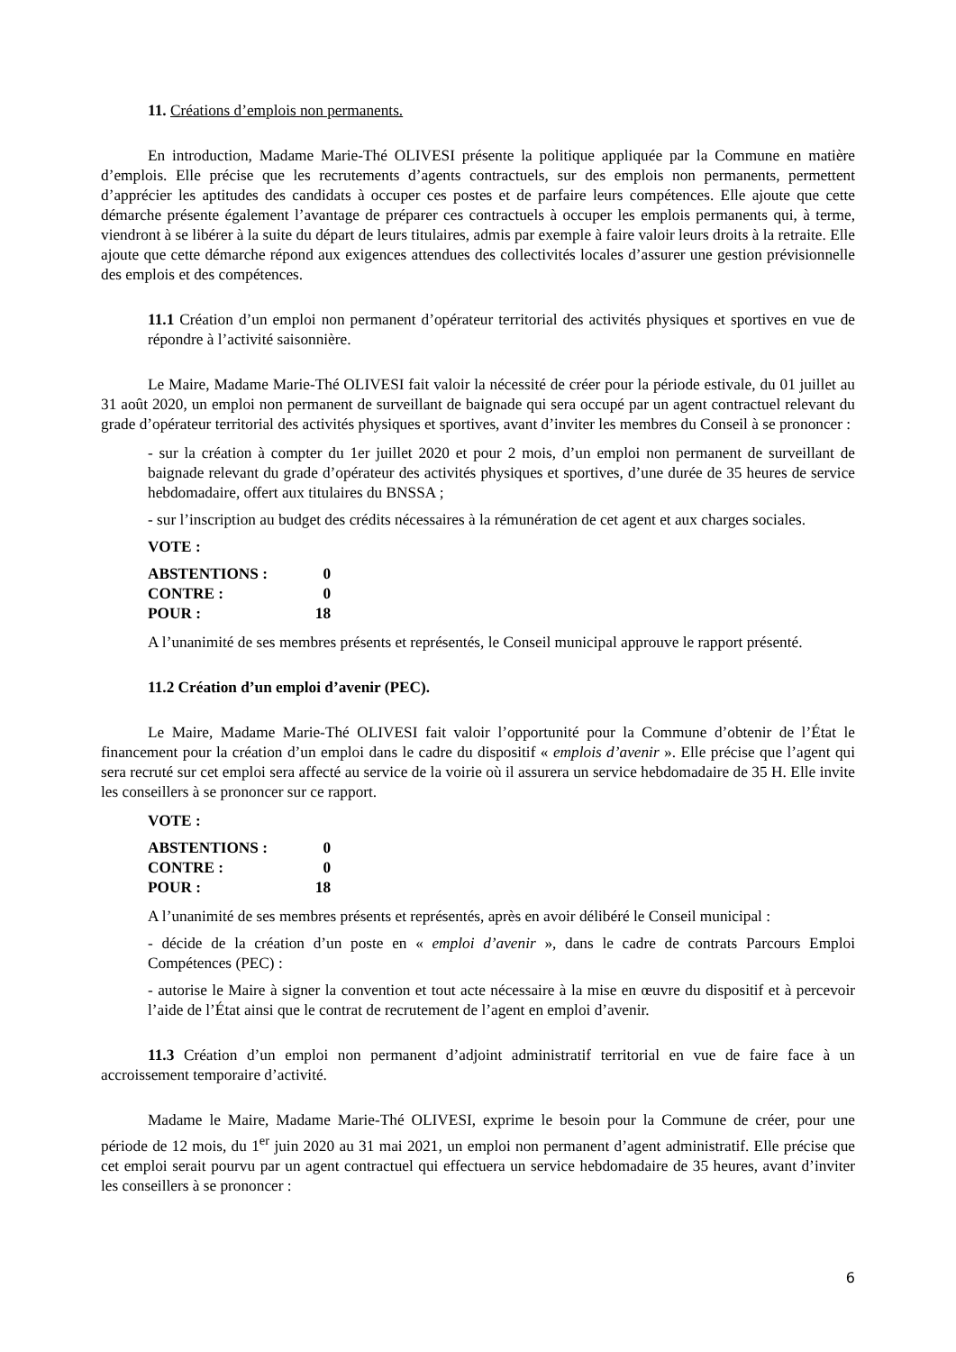11. Créations d’emplois non permanents.
En introduction, Madame Marie-Thé OLIVESI présente la politique appliquée par la Commune en matière d’emplois. Elle précise que les recrutements d’agents contractuels, sur des emplois non permanents, permettent d’apprécier les aptitudes des candidats à occuper ces postes et de parfaire leurs compétences. Elle ajoute que cette démarche présente également l’avantage de préparer ces contractuels à occuper les emplois permanents qui, à terme, viendront à se libérer à la suite du départ de leurs titulaires, admis par exemple à faire valoir leurs droits à la retraite. Elle ajoute que cette démarche répond aux exigences attendues des collectivités locales d’assurer une gestion prévisionnelle des emplois et des compétences.
11.1 Création d’un emploi non permanent d’opérateur territorial des activités physiques et sportives en vue de répondre à l’activité saisonnière.
Le Maire, Madame Marie-Thé OLIVESI fait valoir la nécessité de créer pour la période estivale, du 01 juillet au 31 août 2020, un emploi non permanent de surveillant de baignade qui sera occupé par un agent contractuel relevant du grade d’opérateur territorial des activités physiques et sportives, avant d’inviter les membres du Conseil à se prononcer :
- sur la création à compter du 1er juillet 2020 et pour 2 mois, d’un emploi non permanent de surveillant de baignade relevant du grade d’opérateur des activités physiques et sportives, d’une durée de 35 heures de service hebdomadaire, offert aux titulaires du BNSSA ;
- sur l’inscription au budget des crédits nécessaires à la rémunération de cet agent et aux charges sociales.
VOTE :
| ABSTENTIONS : | 0 |
| CONTRE : | 0 |
| POUR : | 18 |
A l’unanimité de ses membres présents et représentés, le Conseil municipal approuve le rapport présenté.
11.2 Création d’un emploi d’avenir (PEC).
Le Maire, Madame Marie-Thé OLIVESI fait valoir l’opportunité pour la Commune d’obtenir de l’État le financement pour la création d’un emploi dans le cadre du dispositif « emplois d’avenir ». Elle précise que l’agent qui sera recruté sur cet emploi sera affecté au service de la voirie où il assurera un service hebdomadaire de 35 H. Elle invite les conseillers à se prononcer sur ce rapport.
VOTE :
| ABSTENTIONS : | 0 |
| CONTRE : | 0 |
| POUR : | 18 |
A l’unanimité de ses membres présents et représentés, après en avoir délibéré le Conseil municipal :
- décide de la création d’un poste en « emploi d’avenir », dans le cadre de contrats Parcours Emploi Compétences (PEC) :
- autorise le Maire à signer la convention et tout acte nécessaire à la mise en œuvre du dispositif et à percevoir l’aide de l’État ainsi que le contrat de recrutement de l’agent en emploi d’avenir.
11.3 Création d’un emploi non permanent d’adjoint administratif territorial en vue de faire face à un accroissement temporaire d’activité.
Madame le Maire, Madame Marie-Thé OLIVESI, exprime le besoin pour la Commune de créer, pour une période de 12 mois, du 1<sup>er</sup> juin 2020 au 31 mai 2021, un emploi non permanent d’agent administratif. Elle précise que cet emploi serait pourvu par un agent contractuel qui effectuera un service hebdomadaire de 35 heures, avant d’inviter les conseillers à se prononcer :
6